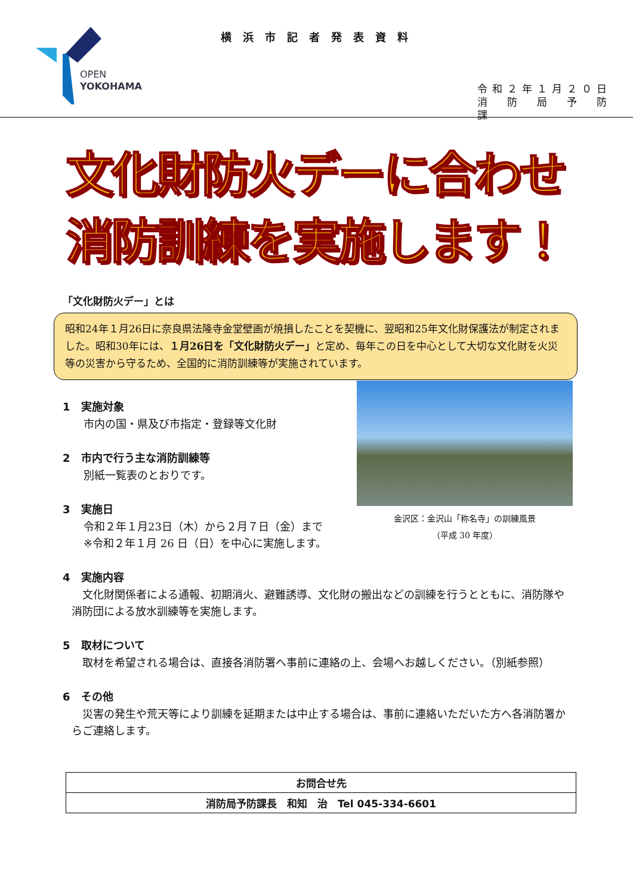OPEN
YOKOHAMA
横浜市記者発表資料
令和２年１月２０日
消　防　局　予　防　課
文化財防火デーに合わせ
消防訓練を実施します！
「文化財防火デー」とは
昭和24年１月26日に奈良県法隆寺金堂壁画が焼損したことを契機に、翌昭和25年文化財保護法が制定されました。昭和30年には、１月26日を「文化財防火デー」と定め、毎年この日を中心として大切な文化財を火災等の災害から守るため、全国的に消防訓練等が実施されています。
金沢区：金沢山「称名寺」の訓練風景
（平成 30 年度）
1　実施対象
市内の国・県及び市指定・登録等文化財
2　市内で行う主な消防訓練等
別紙一覧表のとおりです。
3　実施日
令和２年１月23日（木）から２月７日（金）まで
※令和２年１月 26 日（日）を中心に実施します。
4　実施内容
　文化財関係者による通報、初期消火、避難誘導、文化財の搬出などの訓練を行うとともに、消防隊や消防団による放水訓練等を実施します。
5　取材について
　取材を希望される場合は、直接各消防署へ事前に連絡の上、会場へお越しください。（別紙参照）
6　その他
　災害の発生や荒天等により訓練を延期または中止する場合は、事前に連絡いただいた方へ各消防署からご連絡します。
| お問合せ先 |
| --- |
| 消防局予防課長 和知 治 Tel 045-334-6601 |